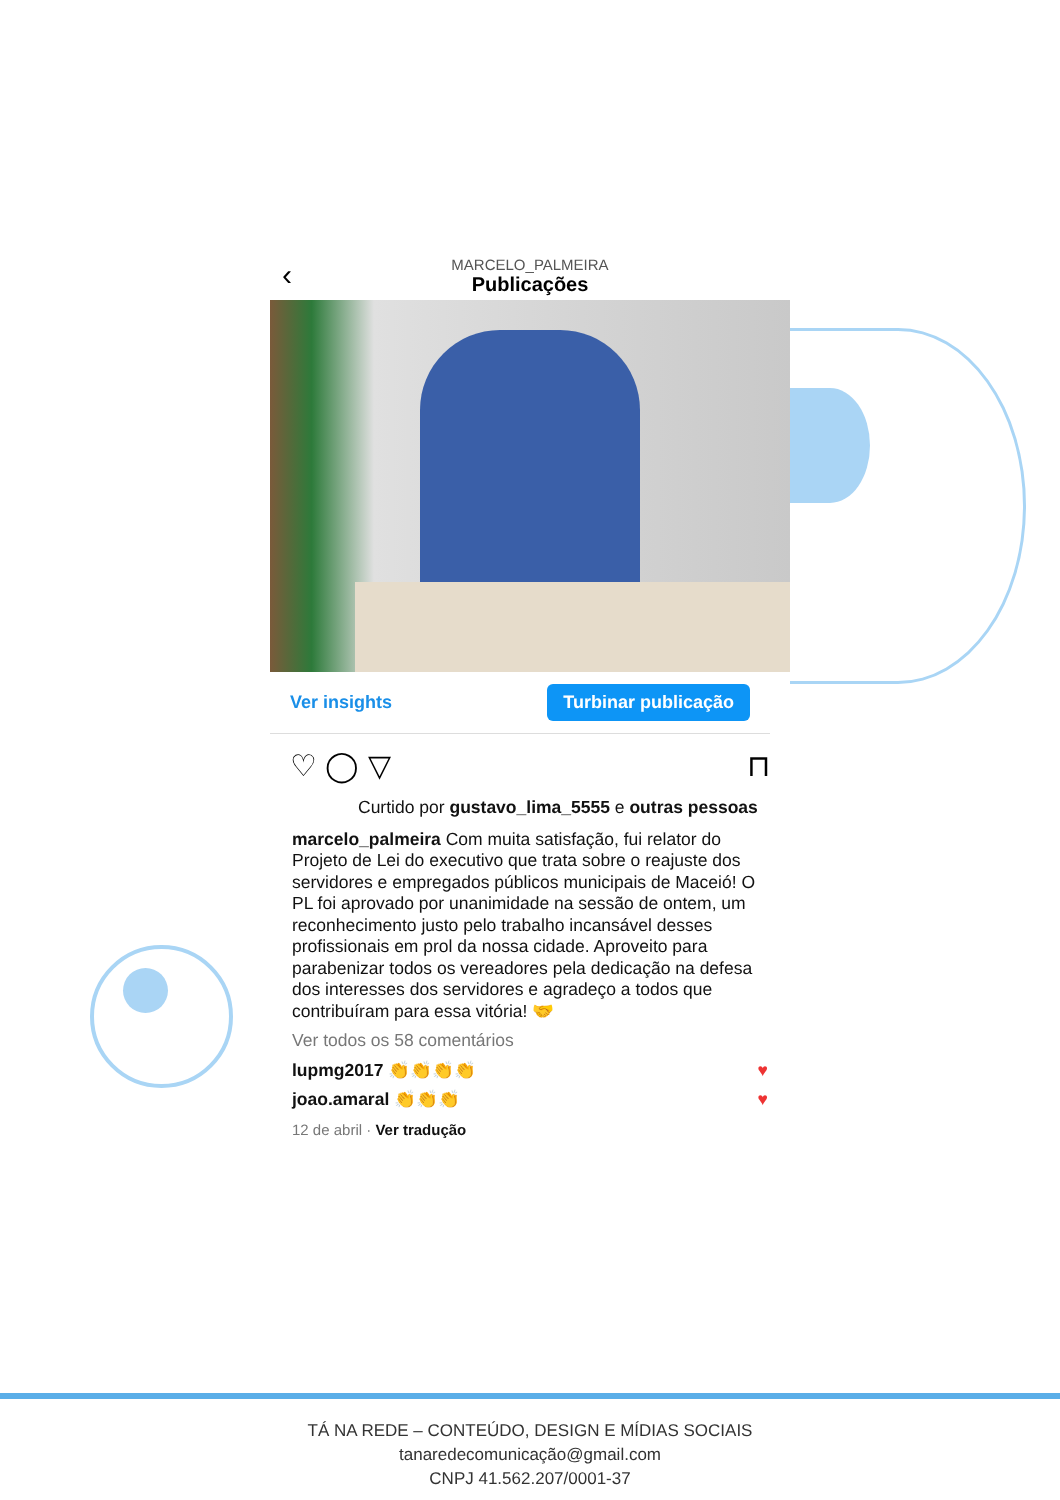‹
MARCELO_PALMEIRA
Publicações
Ver insights Turbinar publicação
♡ ◯ ▽ ⊓
Curtido por gustavo_lima_5555 e outras pessoas
marcelo_palmeira Com muita satisfação, fui relator do Projeto de Lei do executivo que trata sobre o reajuste dos servidores e empregados públicos municipais de Maceió! O PL foi aprovado por unanimidade na sessão de ontem, um reconhecimento justo pelo trabalho incansável desses profissionais em prol da nossa cidade. Aproveito para parabenizar todos os vereadores pela dedicação na defesa dos interesses dos servidores e agradeço a todos que contribuíram para essa vitória! 🤝
Ver todos os 58 comentários
lupmg2017 👏👏👏👏 ♥
joao.amaral 👏👏👏 ♥
12 de abril · Ver tradução
TÁ NA REDE – CONTEÚDO, DESIGN E MÍDIAS SOCIAIS
tanaredecomunicação@gmail.com
CNPJ 41.562.207/0001-37